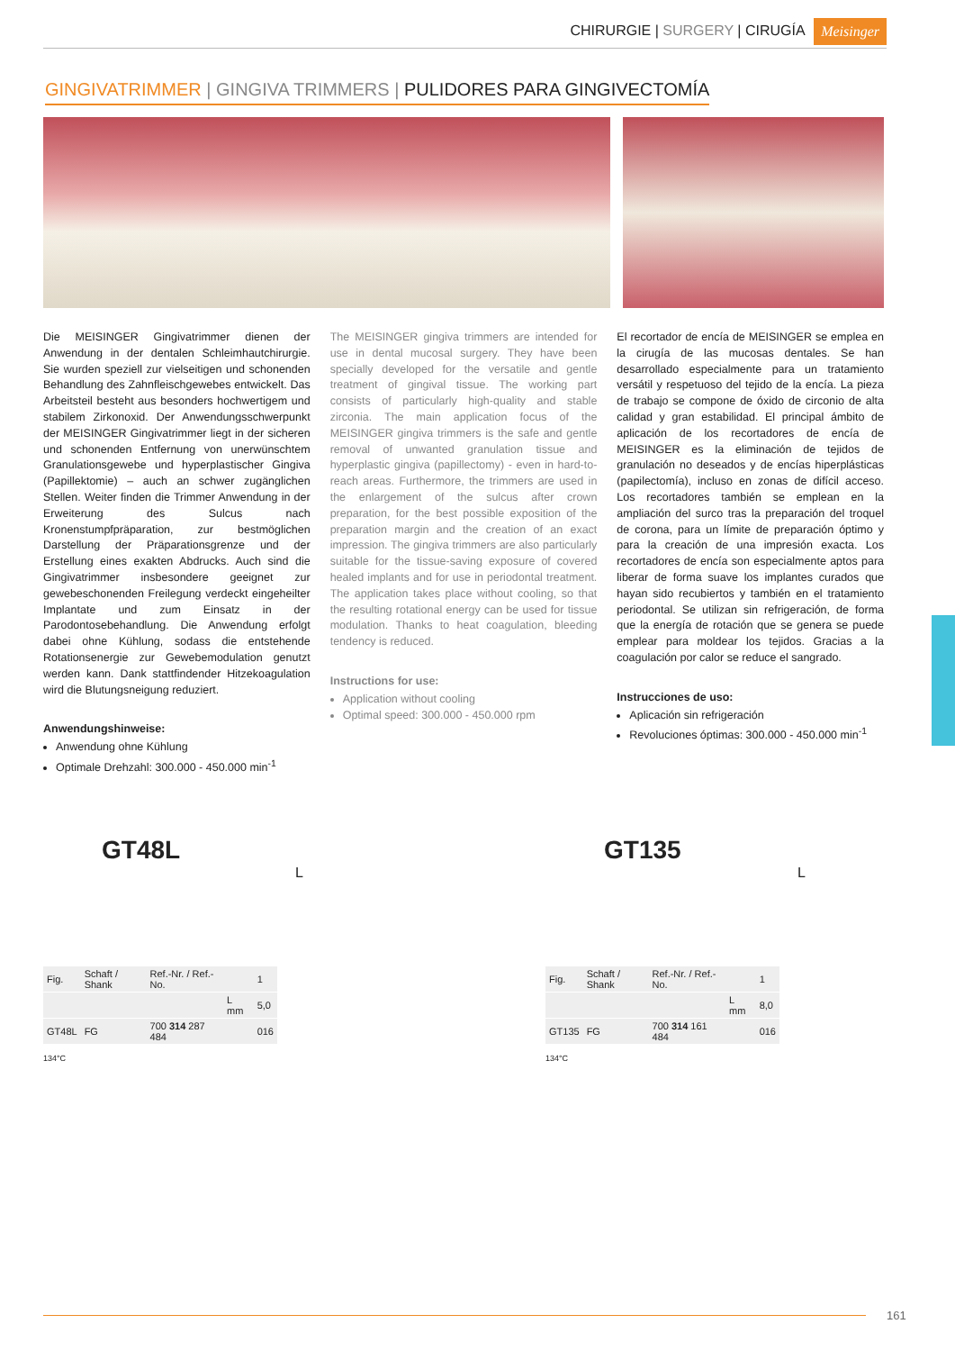CHIRURGIE | SURGERY | CIRUGÍA Meisinger
GINGIVATRIMMER | GINGIVA TRIMMERS | PULIDORES PARA GINGIVECTOMÍA
Die MEISINGER Gingivatrimmer dienen der Anwendung in der dentalen Schleimhautchirurgie. Sie wurden speziell zur vielseitigen und schonenden Behandlung des Zahnfleischgewebes entwickelt. Das Arbeitsteil besteht aus besonders hochwertigem und stabilem Zirkonoxid. Der Anwendungsschwerpunkt der MEISINGER Gingivatrimmer liegt in der sicheren und schonenden Entfernung von unerwünschtem Granulationsgewebe und hyperplastischer Gingiva (Papillektomie) – auch an schwer zugänglichen Stellen. Weiter finden die Trimmer Anwendung in der Erweiterung des Sulcus nach Kronenstumpfpräparation, zur bestmöglichen Darstellung der Präparationsgrenze und der Erstellung eines exakten Abdrucks. Auch sind die Gingivatrimmer insbesondere geeignet zur gewebeschonenden Freilegung verdeckt eingeheilter Implantate und zum Einsatz in der Parodontosebehandlung. Die Anwendung erfolgt dabei ohne Kühlung, sodass die entstehende Rotationsenergie zur Gewebemodulation genutzt werden kann. Dank stattfindender Hitzekoagulation wird die Blutungsneigung reduziert.
Anwendungshinweise:
Anwendung ohne Kühlung
Optimale Drehzahl: 300.000 - 450.000 min<sup>-1</sup>
The MEISINGER gingiva trimmers are intended for use in dental mucosal surgery. They have been specially developed for the versatile and gentle treatment of gingival tissue. The working part consists of particularly high-quality and stable zirconia. The main application focus of the MEISINGER gingiva trimmers is the safe and gentle removal of unwanted granulation tissue and hyperplastic gingiva (papillectomy) - even in hard-to-reach areas. Furthermore, the trimmers are used in the enlargement of the sulcus after crown preparation, for the best possible exposition of the preparation margin and the creation of an exact impression. The gingiva trimmers are also particularly suitable for the tissue-saving exposure of covered healed implants and for use in periodontal treatment. The application takes place without cooling, so that the resulting rotational energy can be used for tissue modulation. Thanks to heat coagulation, bleeding tendency is reduced.
Instructions for use:
Application without cooling
Optimal speed: 300.000 - 450.000 rpm
El recortador de encía de MEISINGER se emplea en la cirugía de las mucosas dentales. Se han desarrollado especialmente para un tratamiento versátil y respetuoso del tejido de la encía. La pieza de trabajo se compone de óxido de circonio de alta calidad y gran estabilidad. El principal ámbito de aplicación de los recortadores de encía de MEISINGER es la eliminación de tejidos de granulación no deseados y de encías hiperplásticas (papilectomía), incluso en zonas de difícil acceso. Los recortadores también se emplean en la ampliación del surco tras la preparación del troquel de corona, para un límite de preparación óptimo y para la creación de una impresión exacta. Los recortadores de encía son especialmente aptos para liberar de forma suave los implantes curados que hayan sido recubiertos y también en el tratamiento periodontal. Se utilizan sin refrigeración, de forma que la energía de rotación que se genera se puede emplear para moldear los tejidos. Gracias a la coagulación por calor se reduce el sangrado.
Instrucciones de uso:
Aplicación sin refrigeración
Revoluciones óptimas: 300.000 - 450.000 min<sup>-1</sup>
GT48L
L
| Fig. | Schaft / Shank | Ref.-Nr. / Ref.-No. | | 1 |
| | | | L mm | 5,0 |
| GT48L | FG | 700 314 287 484 | | 016 |
134°C
GT135
L
| Fig. | Schaft / Shank | Ref.-Nr. / Ref.-No. | | 1 |
| | | | L mm | 8,0 |
| GT135 | FG | 700 314 161 484 | | 016 |
134°C
161